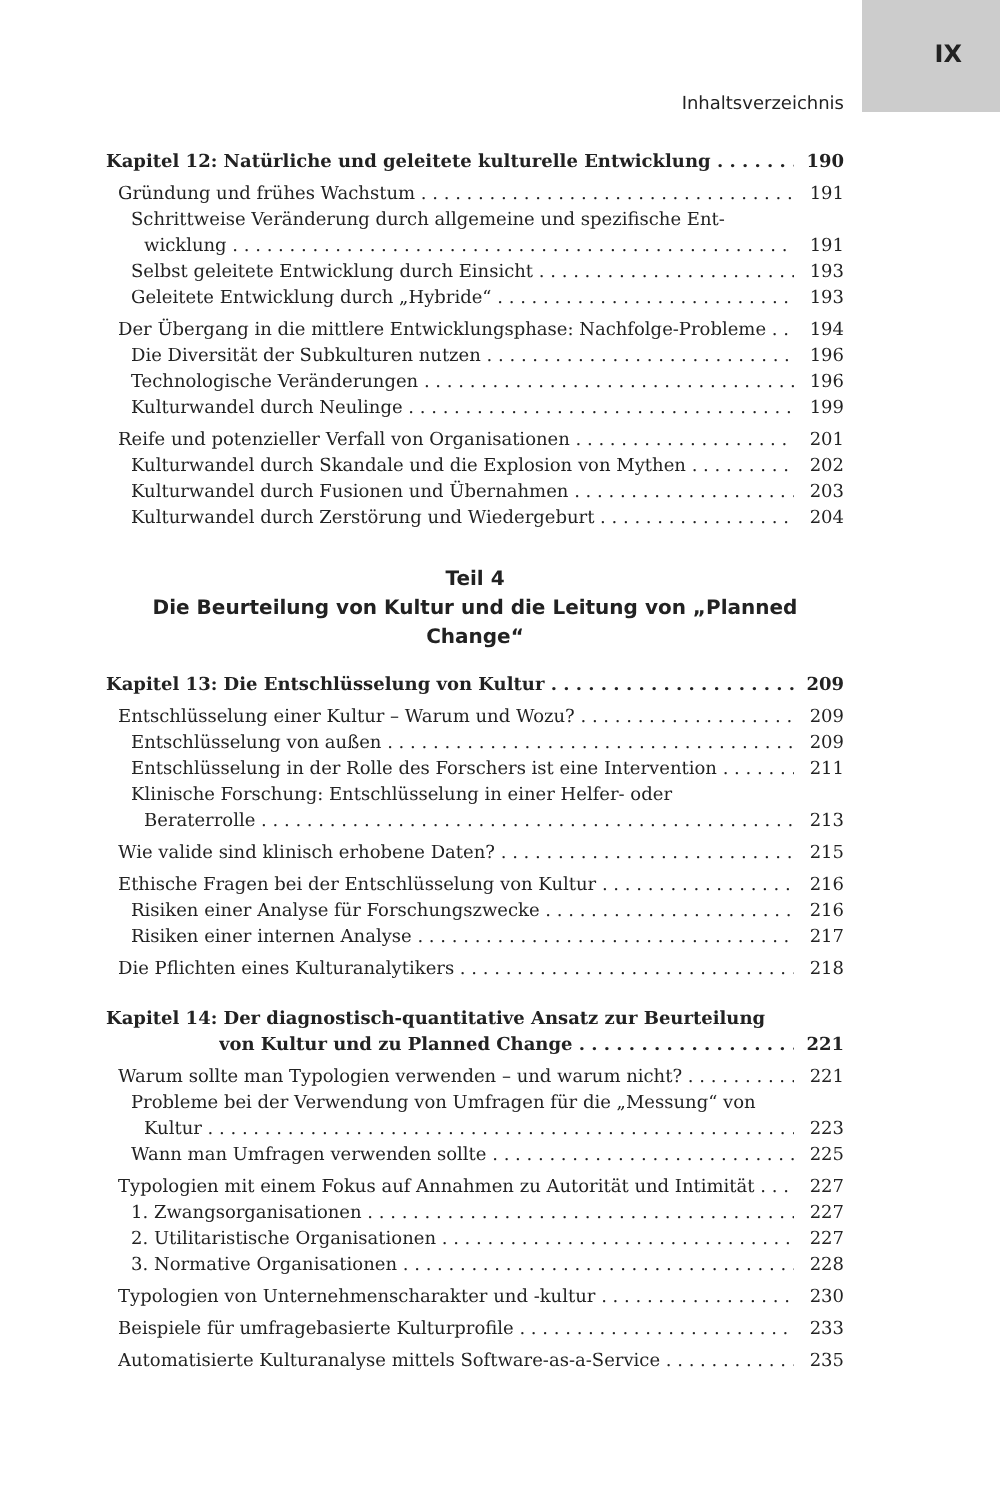IX
Inhaltsverzeichnis
Kapitel 12: Natürliche und geleitete kulturelle Entwicklung 190
Gründung und frühes Wachstum 191
Schrittweise Veränderung durch allgemeine und spezifische Ent-
wicklung 191
Selbst geleitete Entwicklung durch Einsicht 193
Geleitete Entwicklung durch „Hybride“193
Der Übergang in die mittlere Entwicklungsphase: Nachfolge-Probleme 194
Die Diversität der Subkulturen nutzen 196
Technologische Veränderungen 196
Kulturwandel durch Neulinge 199
Reife und potenzieller Verfall von Organisationen 201
Kulturwandel durch Skandale und die Explosion von Mythen 202
Kulturwandel durch Fusionen und Übernahmen 203
Kulturwandel durch Zerstörung und Wiedergeburt 204
Teil 4
Die Beurteilung von Kultur und die Leitung von „Planned Change“
Kapitel 13: Die Entschlüsselung von Kultur 209
Entschlüsselung einer Kultur – Warum und Wozu? 209
Entschlüsselung von außen 209
Entschlüsselung in der Rolle des Forschers ist eine Intervention 211
Klinische Forschung: Entschlüsselung in einer Helfer- oder
Beraterrolle 213
Wie valide sind klinisch erhobene Daten? 215
Ethische Fragen bei der Entschlüsselung von Kultur 216
Risiken einer Analyse für Forschungszwecke 216
Risiken einer internen Analyse 217
Die Pflichten eines Kulturanalytikers 218
Kapitel 14: Der diagnostisch-quantitative Ansatz zur Beurteilung
von Kultur und zu Planned Change 221
Warum sollte man Typologien verwenden – und warum nicht? 221
Probleme bei der Verwendung von Umfragen für die „Messung“ von
Kultur 223
Wann man Umfragen verwenden sollte 225
Typologien mit einem Fokus auf Annahmen zu Autorität und Intimität 227
1. Zwangsorganisationen 227
2. Utilitaristische Organisationen 227
3. Normative Organisationen 228
Typologien von Unternehmenscharakter und -kultur 230
Beispiele für umfragebasierte Kulturprofile 233
Automatisierte Kulturanalyse mittels Software-as-a-Service 235